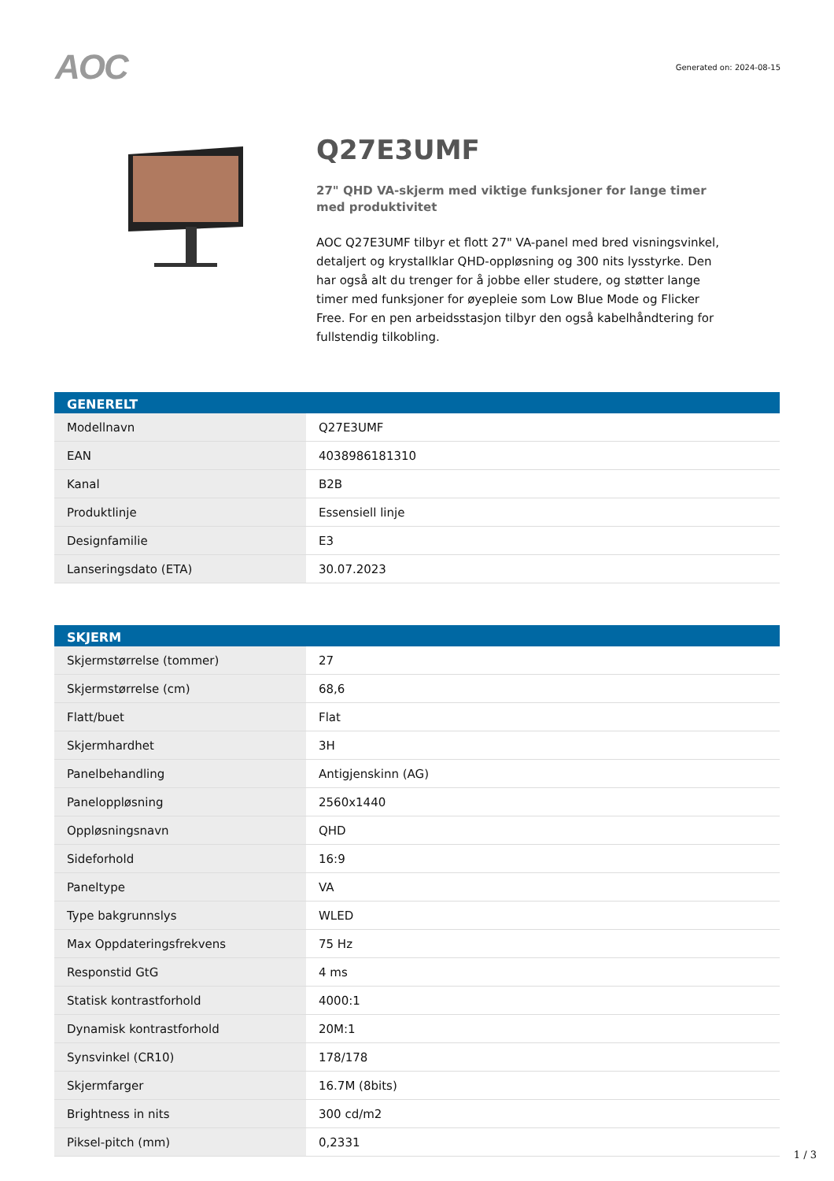AOC
Generated on: 2024-08-15
Q27E3UMF
27" QHD VA-skjerm med viktige funksjoner for lange timer med produktivitet
AOC Q27E3UMF tilbyr et flott 27" VA-panel med bred visningsvinkel, detaljert og krystallklar QHD-oppløsning og 300 nits lysstyrke. Den har også alt du trenger for å jobbe eller studere, og støtter lange timer med funksjoner for øyepleie som Low Blue Mode og Flicker Free. For en pen arbeidsstasjon tilbyr den også kabelhåndtering for fullstendig tilkobling.
| GENERELT | |
| --- | --- |
| Modellnavn | Q27E3UMF |
| EAN | 4038986181310 |
| Kanal | B2B |
| Produktlinje | Essensiell linje |
| Designfamilie | E3 |
| Lanseringsdato (ETA) | 30.07.2023 |
| SKJERM | |
| --- | --- |
| Skjermstørrelse (tommer) | 27 |
| Skjermstørrelse (cm) | 68,6 |
| Flatt/buet | Flat |
| Skjermhardhet | 3H |
| Panelbehandling | Antigjenskinn (AG) |
| Paneloppløsning | 2560x1440 |
| Oppløsningsnavn | QHD |
| Sideforhold | 16:9 |
| Paneltype | VA |
| Type bakgrunnslys | WLED |
| Max Oppdateringsfrekvens | 75 Hz |
| Responstid GtG | 4 ms |
| Statisk kontrastforhold | 4000:1 |
| Dynamisk kontrastforhold | 20M:1 |
| Synsvinkel (CR10) | 178/178 |
| Skjermfarger | 16.7M (8bits) |
| Brightness in nits | 300 cd/m2 |
| Piksel-pitch (mm) | 0,2331 |
1 / 3